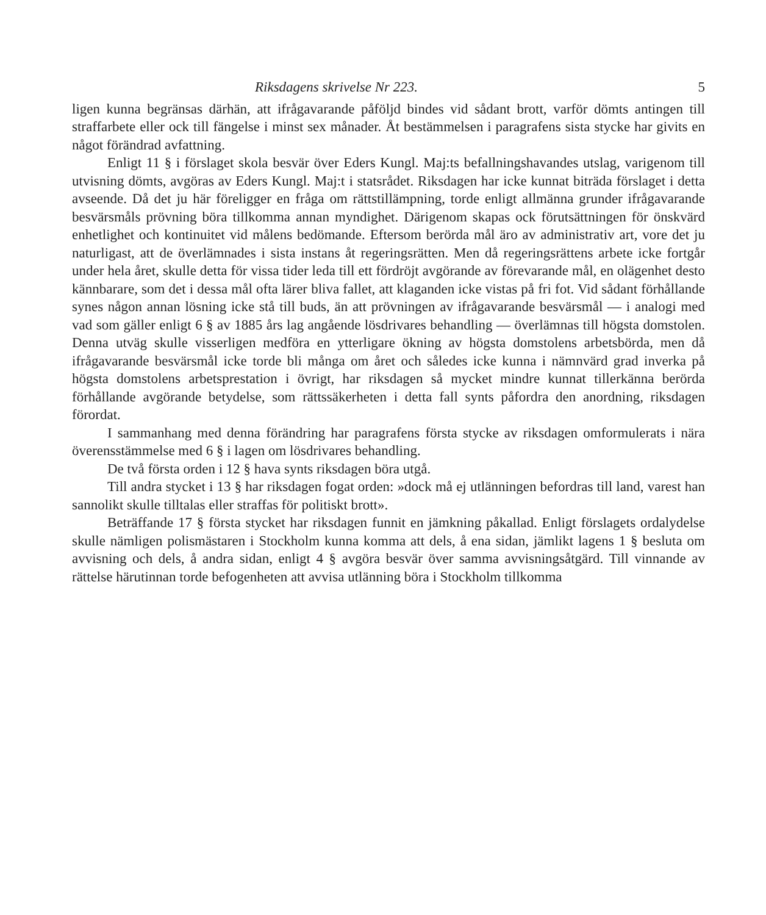Riksdagens skrivelse Nr 223. 5
ligen kunna begränsas därhän, att ifrågavarande påföljd bindes vid sådant brott, varför dömts antingen till straffarbete eller ock till fängelse i minst sex månader. Åt bestämmelsen i paragrafens sista stycke har givits en något förändrad avfattning.
Enligt 11 § i förslaget skola besvär över Eders Kungl. Maj:ts befallningshavandes utslag, varigenom till utvisning dömts, avgöras av Eders Kungl. Maj:t i statsrådet. Riksdagen har icke kunnat biträda förslaget i detta avseende. Då det ju här föreligger en fråga om rättstillämpning, torde enligt allmänna grunder ifrågavarande besvärsmåls prövning böra tillkomma annan myndighet. Därigenom skapas ock förutsättningen för önskvärd enhetlighet och kontinuitet vid målens bedömande. Eftersom berörda mål äro av administrativ art, vore det ju naturligast, att de överlämnades i sista instans åt regeringsrätten. Men då regeringsrättens arbete icke fortgår under hela året, skulle detta för vissa tider leda till ett fördröjt avgörande av förevarande mål, en olägenhet desto kännbarare, som det i dessa mål ofta lärer bliva fallet, att klaganden icke vistas på fri fot. Vid sådant förhållande synes någon annan lösning icke stå till buds, än att prövningen av ifrågavarande besvärsmål — i analogi med vad som gäller enligt 6 § av 1885 års lag angående lösdrivares behandling — överlämnas till högsta domstolen. Denna utväg skulle visserligen medföra en ytterligare ökning av högsta domstolens arbetsbörda, men då ifrågavarande besvärsmål icke torde bli många om året och således icke kunna i nämnvärd grad inverka på högsta domstolens arbetsprestation i övrigt, har riksdagen så mycket mindre kunnat tillerkänna berörda förhållande avgörande betydelse, som rättssäkerheten i detta fall synts påfordra den anordning, riksdagen förordat.
I sammanhang med denna förändring har paragrafens första stycke av riksdagen omformulerats i nära överensstämmelse med 6 § i lagen om lösdrivares behandling.
De två första orden i 12 § hava synts riksdagen böra utgå.
Till andra stycket i 13 § har riksdagen fogat orden: »dock må ej utlänningen befordras till land, varest han sannolikt skulle tilltalas eller straffas för politiskt brott».
Beträffande 17 § första stycket har riksdagen funnit en jämkning påkallad. Enligt förslagets ordalydelse skulle nämligen polismästaren i Stockholm kunna komma att dels, å ena sidan, jämlikt lagens 1 § besluta om avvisning och dels, å andra sidan, enligt 4 § avgöra besvär över samma avvisningsåtgärd. Till vinnande av rättelse härutinnan torde befogenheten att avvisa utlänning böra i Stockholm tillkomma